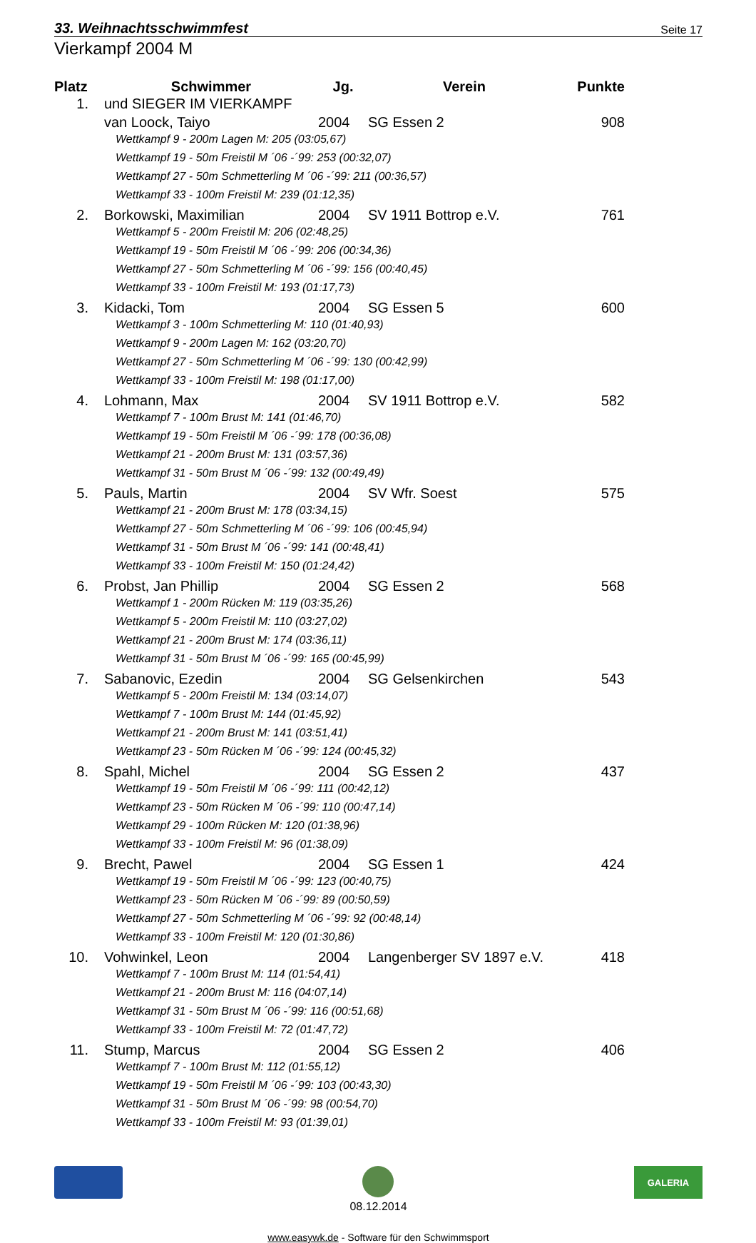33. Weihnachtsschwimmfest Seite 17
Vierkampf 2004 M
| Platz | Schwimmer | Jg. | Verein | Punkte |
| --- | --- | --- | --- | --- |
| 1. | und SIEGER IM VIERKAMPF | | | |
| | van Loock, Taiyo | 2004 | SG Essen 2 | 908 |
| | Wettkampf 9 - 200m Lagen M: 205 (03:05,67) | | | |
| | Wettkampf 19 - 50m Freistil M ´06 -´99: 253 (00:32,07) | | | |
| | Wettkampf 27 - 50m Schmetterling M ´06 -´99: 211 (00:36,57) | | | |
| | Wettkampf 33 - 100m Freistil M: 239 (01:12,35) | | | |
| 2. | Borkowski, Maximilian | 2004 | SV 1911 Bottrop e.V. | 761 |
| | Wettkampf 5 - 200m Freistil M: 206 (02:48,25) | | | |
| | Wettkampf 19 - 50m Freistil M ´06 -´99: 206 (00:34,36) | | | |
| | Wettkampf 27 - 50m Schmetterling M ´06 -´99: 156 (00:40,45) | | | |
| | Wettkampf 33 - 100m Freistil M: 193 (01:17,73) | | | |
| 3. | Kidacki, Tom | 2004 | SG Essen 5 | 600 |
| | Wettkampf 3 - 100m Schmetterling M: 110 (01:40,93) | | | |
| | Wettkampf 9 - 200m Lagen M: 162 (03:20,70) | | | |
| | Wettkampf 27 - 50m Schmetterling M ´06 -´99: 130 (00:42,99) | | | |
| | Wettkampf 33 - 100m Freistil M: 198 (01:17,00) | | | |
| 4. | Lohmann, Max | 2004 | SV 1911 Bottrop e.V. | 582 |
| | Wettkampf 7 - 100m Brust M: 141 (01:46,70) | | | |
| | Wettkampf 19 - 50m Freistil M ´06 -´99: 178 (00:36,08) | | | |
| | Wettkampf 21 - 200m Brust M: 131 (03:57,36) | | | |
| | Wettkampf 31 - 50m Brust M ´06 -´99: 132 (00:49,49) | | | |
| 5. | Pauls, Martin | 2004 | SV Wfr. Soest | 575 |
| | Wettkampf 21 - 200m Brust M: 178 (03:34,15) | | | |
| | Wettkampf 27 - 50m Schmetterling M ´06 -´99: 106 (00:45,94) | | | |
| | Wettkampf 31 - 50m Brust M ´06 -´99: 141 (00:48,41) | | | |
| | Wettkampf 33 - 100m Freistil M: 150 (01:24,42) | | | |
| 6. | Probst, Jan Phillip | 2004 | SG Essen 2 | 568 |
| | Wettkampf 1 - 200m Rücken M: 119 (03:35,26) | | | |
| | Wettkampf 5 - 200m Freistil M: 110 (03:27,02) | | | |
| | Wettkampf 21 - 200m Brust M: 174 (03:36,11) | | | |
| | Wettkampf 31 - 50m Brust M ´06 -´99: 165 (00:45,99) | | | |
| 7. | Sabanovic, Ezedin | 2004 | SG Gelsenkirchen | 543 |
| | Wettkampf 5 - 200m Freistil M: 134 (03:14,07) | | | |
| | Wettkampf 7 - 100m Brust M: 144 (01:45,92) | | | |
| | Wettkampf 21 - 200m Brust M: 141 (03:51,41) | | | |
| | Wettkampf 23 - 50m Rücken M ´06 -´99: 124 (00:45,32) | | | |
| 8. | Spahl, Michel | 2004 | SG Essen 2 | 437 |
| | Wettkampf 19 - 50m Freistil M ´06 -´99: 111 (00:42,12) | | | |
| | Wettkampf 23 - 50m Rücken M ´06 -´99: 110 (00:47,14) | | | |
| | Wettkampf 29 - 100m Rücken M: 120 (01:38,96) | | | |
| | Wettkampf 33 - 100m Freistil M: 96 (01:38,09) | | | |
| 9. | Brecht, Pawel | 2004 | SG Essen 1 | 424 |
| | Wettkampf 19 - 50m Freistil M ´06 -´99: 123 (00:40,75) | | | |
| | Wettkampf 23 - 50m Rücken M ´06 -´99: 89 (00:50,59) | | | |
| | Wettkampf 27 - 50m Schmetterling M ´06 -´99: 92 (00:48,14) | | | |
| | Wettkampf 33 - 100m Freistil M: 120 (01:30,86) | | | |
| 10. | Vohwinkel, Leon | 2004 | Langenberger SV 1897 e.V. | 418 |
| | Wettkampf 7 - 100m Brust M: 114 (01:54,41) | | | |
| | Wettkampf 21 - 200m Brust M: 116 (04:07,14) | | | |
| | Wettkampf 31 - 50m Brust M ´06 -´99: 116 (00:51,68) | | | |
| | Wettkampf 33 - 100m Freistil M: 72 (01:47,72) | | | |
| 11. | Stump, Marcus | 2004 | SG Essen 2 | 406 |
| | Wettkampf 7 - 100m Brust M: 112 (01:55,12) | | | |
| | Wettkampf 19 - 50m Freistil M ´06 -´99: 103 (00:43,30) | | | |
| | Wettkampf 31 - 50m Brust M ´06 -´99: 98 (00:54,70) | | | |
| | Wettkampf 33 - 100m Freistil M: 93 (01:39,01) | | | |
08.12.2014
GALERIA
www.easywk.de - Software für den Schwimmsport